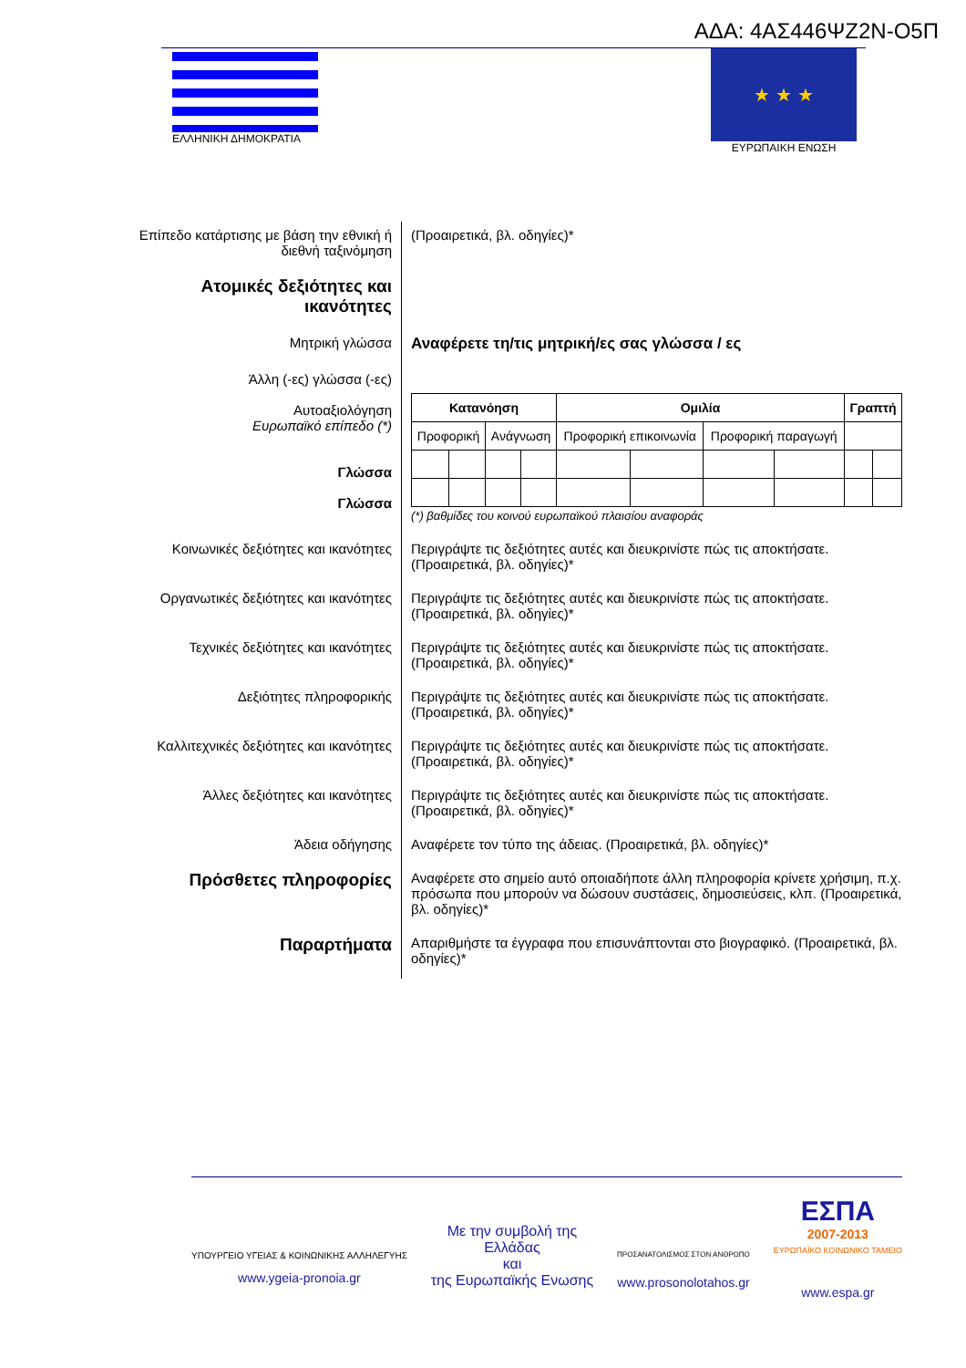ΑΔΑ: 4ΑΣ446ΨΖ2Ν-Ο5Π
ΕΛΛΗΝΙΚΗ ΔΗΜΟΚΡΑΤΙΑ
★ ★ ★
ΕΥΡΩΠΑΙΚΗ ΕΝΩΣΗ
Επίπεδο κατάρτισης με βάση την εθνική ή διεθνή ταξινόμηση
(Προαιρετικά, βλ. οδηγίες)*
Ατομικές δεξιότητες και ικανότητες
Μητρική γλώσσα Αναφέρετε τη/τις μητρική/ες σας γλώσσα / ες
Άλλη (-ες) γλώσσα (-ες)
Αυτοαξιολόγηση
Ευρωπαϊκό επίπεδο (*)
Γλώσσα
Γλώσσα
| Κατανόηση | | | | Ομιλία | | | | Γραπτή | |
| --- | --- | --- | --- | --- | --- | --- | --- | --- | --- |
| Προφορική | | Ανάγνωση | | Προφορική επικοινωνία | | Προφορική παραγωγή | | | |
(*) βαθμίδες του κοινού ευρωπαϊκού πλαισίου αναφοράς
Κοινωνικές δεξιότητες και ικανότητες
Περιγράψτε τις δεξιότητες αυτές και διευκρινίστε πώς τις αποκτήσατε.
(Προαιρετικά, βλ. οδηγίες)*
Οργανωτικές δεξιότητες και ικανότητες
Περιγράψτε τις δεξιότητες αυτές και διευκρινίστε πώς τις αποκτήσατε.
(Προαιρετικά, βλ. οδηγίες)*
Τεχνικές δεξιότητες και ικανότητες
Περιγράψτε τις δεξιότητες αυτές και διευκρινίστε πώς τις αποκτήσατε.
(Προαιρετικά, βλ. οδηγίες)*
Δεξιότητες πληροφορικής Περιγράψτε τις δεξιότητες αυτές και διευκρινίστε πώς τις αποκτήσατε.
(Προαιρετικά, βλ. οδηγίες)*
Καλλιτεχνικές δεξιότητες και ικανότητες
Περιγράψτε τις δεξιότητες αυτές και διευκρινίστε πώς τις αποκτήσατε.
(Προαιρετικά, βλ. οδηγίες)*
Άλλες δεξιότητες και ικανότητες Περιγράψτε τις δεξιότητες αυτές και διευκρινίστε πώς τις αποκτήσατε.
(Προαιρετικά, βλ. οδηγίες)*
Άδεια οδήγησης Αναφέρετε τον τύπο της άδειας. (Προαιρετικά, βλ. οδηγίες)*
Πρόσθετες πληροφορίες
Αναφέρετε στο σημείο αυτό οποιαδήποτε άλλη πληροφορία κρίνετε χρήσιμη, π.χ. πρόσωπα που μπορούν να δώσουν συστάσεις, δημοσιεύσεις, κλπ. (Προαιρετικά, βλ. οδηγίες)*
Παραρτήματα
Απαριθμήστε τα έγγραφα που επισυνάπτονται στο βιογραφικό. (Προαιρετικά, βλ. οδηγίες)*
ΥΠΟΥΡΓΕΙΟ ΥΓΕΙΑΣ & ΚΟΙΝΩΝΙΚΗΣ ΑΛΛΗΛΕΓΥΗΣ
www.ygeia-pronoia.gr
Με την συμβολή της
Ελλάδας
και
της Ευρωπαϊκής Ενωσης
ΠΡΟΣΑΝΑΤΟΛΙΣΜΟΣ ΣΤΟΝ ΑΝΘΡΩΠΟ
www.prosonolotahos.gr
ΕΣΠΑ
2007-2013
ΕΥΡΩΠΑΪΚΟ ΚΟΙΝΩΝΙΚΟ ΤΑΜΕΙΟ
www.espa.gr